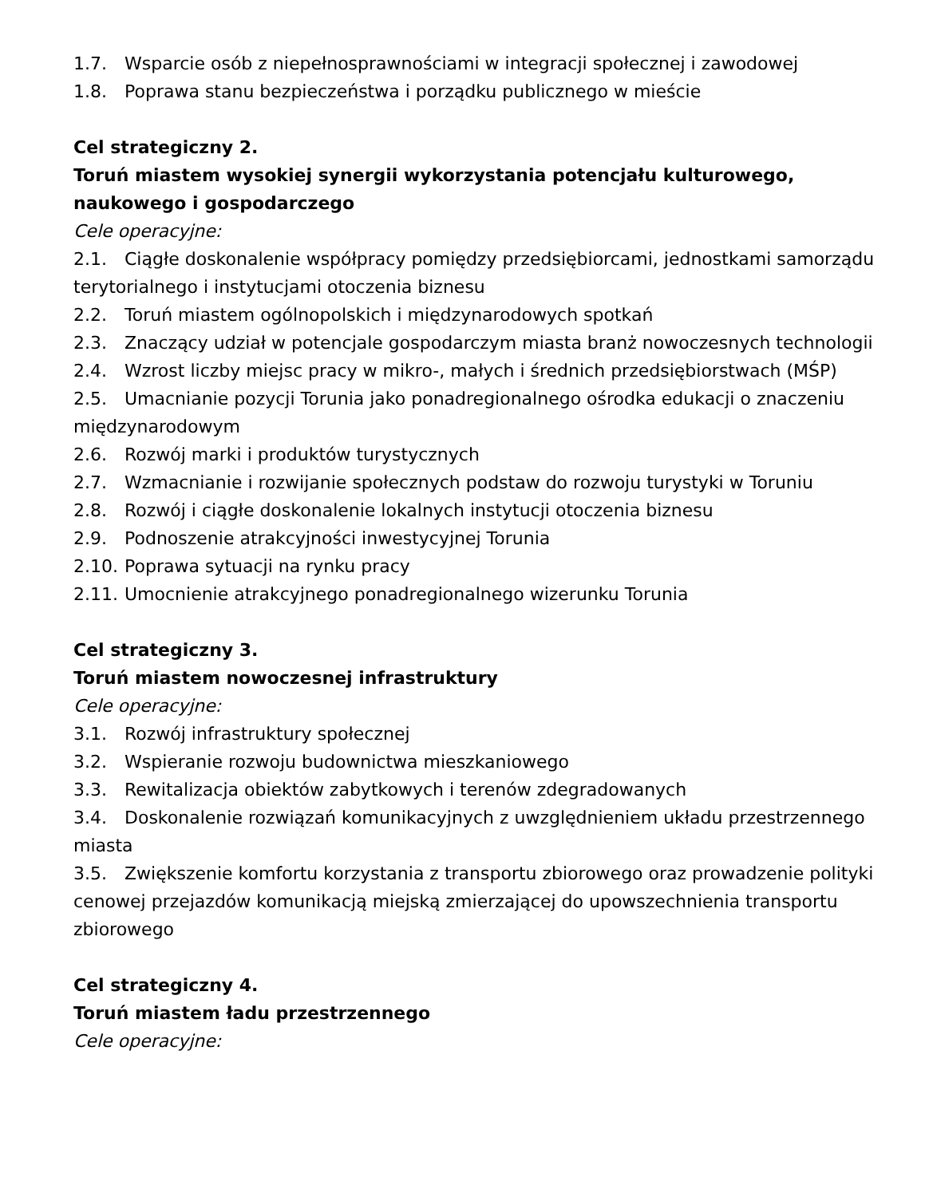1.7. Wsparcie osób z niepełnosprawnościami w integracji społecznej i zawodowej
1.8. Poprawa stanu bezpieczeństwa i porządku publicznego w mieście
Cel strategiczny 2.
Toruń miastem wysokiej synergii wykorzystania potencjału kulturowego, naukowego i gospodarczego
Cele operacyjne:
2.1. Ciągłe doskonalenie współpracy pomiędzy przedsiębiorcami, jednostkami samorządu terytorialnego i instytucjami otoczenia biznesu
2.2. Toruń miastem ogólnopolskich i międzynarodowych spotkań
2.3. Znaczący udział w potencjale gospodarczym miasta branż nowoczesnych technologii
2.4. Wzrost liczby miejsc pracy w mikro-, małych i średnich przedsiębiorstwach (MŚP)
2.5. Umacnianie pozycji Torunia jako ponadregionalnego ośrodka edukacji o znaczeniu międzynarodowym
2.6. Rozwój marki i produktów turystycznych
2.7. Wzmacnianie i rozwijanie społecznych podstaw do rozwoju turystyki w Toruniu
2.8. Rozwój i ciągłe doskonalenie lokalnych instytucji otoczenia biznesu
2.9. Podnoszenie atrakcyjności inwestycyjnej Torunia
2.10. Poprawa sytuacji na rynku pracy
2.11. Umocnienie atrakcyjnego ponadregionalnego wizerunku Torunia
Cel strategiczny 3.
Toruń miastem nowoczesnej infrastruktury
Cele operacyjne:
3.1. Rozwój infrastruktury społecznej
3.2. Wspieranie rozwoju budownictwa mieszkaniowego
3.3. Rewitalizacja obiektów zabytkowych i terenów zdegradowanych
3.4. Doskonalenie rozwiązań komunikacyjnych z uwzględnieniem układu przestrzennego miasta
3.5. Zwiększenie komfortu korzystania z transportu zbiorowego oraz prowadzenie polityki cenowej przejazdów komunikacją miejską zmierzającej do upowszechnienia transportu zbiorowego
Cel strategiczny 4.
Toruń miastem ładu przestrzennego
Cele operacyjne: